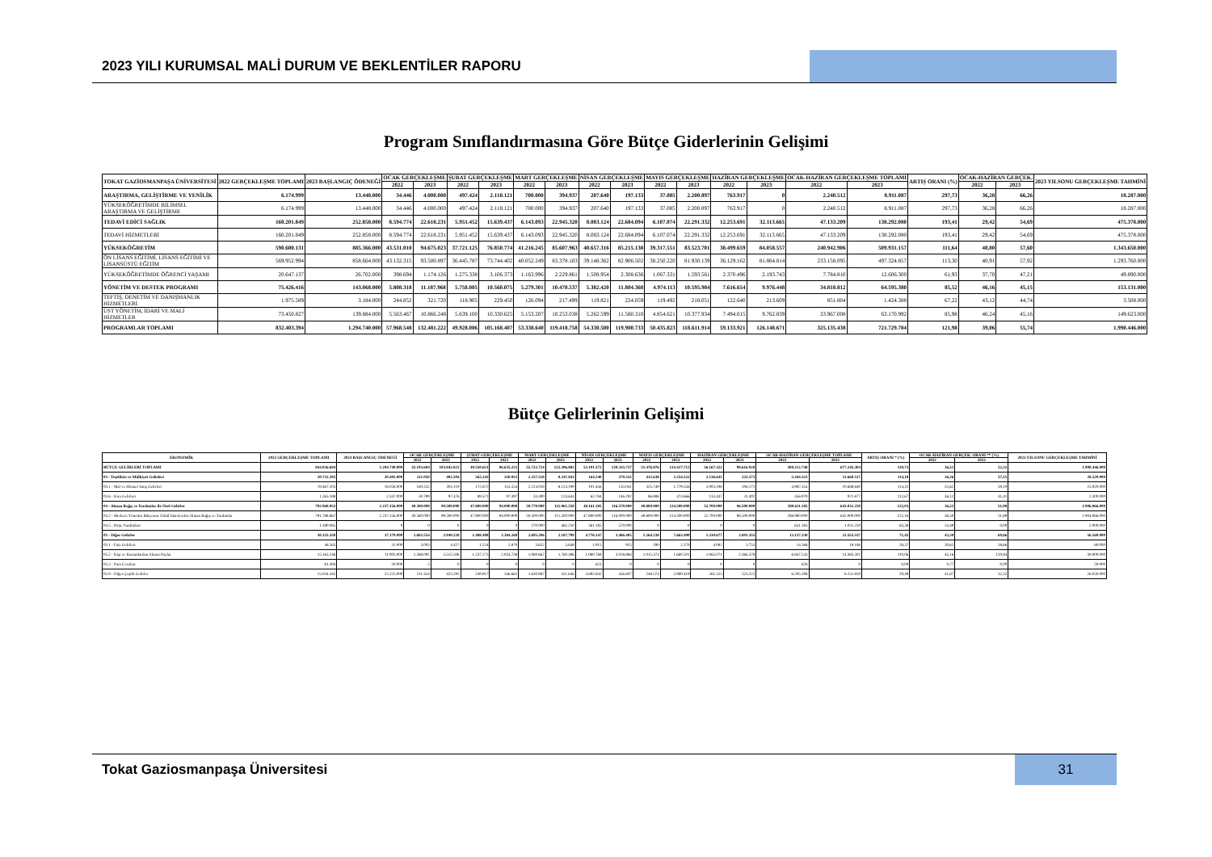2023 YILI KURUMSAL MALİ DURUM VE BEKLENTİLER RAPORU
Program Sınıflandırmasına Göre Bütçe Giderlerinin Gelişimi
| TOKAT GAZİOSMANPAŞA ÜNİVERSİTESİ | 2022 GERÇEKLEŞME TOPLAMI | 2023 BAŞLANGIÇ ÖDENEĞİ | OCAK GERÇEKLEŞME | | ŞUBAT GERÇEKLEŞME | | MART GERÇEKLEŞME | | NİSAN GERÇEKLEŞME | | MAYIS GERÇEKLEŞME | | HAZİRAN GERÇEKLEŞME | | OCAK-HAZİRAN GERÇEKLEŞME TOPLAMI | | ARTIŞ ORANI (%) | OCAK-HAZİRAN GERÇEK. | | 2023 YILSONU GERÇEKLEŞME TAHMİNİ |
| --- | --- | --- | --- | --- | --- | --- | --- | --- | --- | --- | --- | --- | --- | --- | --- | --- | --- | --- | --- | --- |
| | | | 2022 | 2023 | 2022 | 2023 | 2022 | 2023 | 2022 | 2023 | 2022 | 2023 | 2022 | 2023 | 2022 | 2023 | | 2022 | 2023 | |
| ARAŞTIRMA, GELİŞTİRME VE YENİLİK | 6.174.999 | 13.448.000 | 34.446 | 4.000.000 | 497.424 | 2.118.121 | 700.000 | 394.937 | 207.640 | 197.133 | 37.085 | 2.200.897 | 763.917 | 0 | 2.240.512 | 8.911.087 | 297,73 | 36,28 | 66,26 | 18.287.000 |
| YÜKSEKÖĞRETİMDE BİLİMSEL ARAŞTIRMA VE GELİŞTİRME | 6.174.999 | 13.448.000 | 34.446 | 4.000.000 | 497.424 | 2.118.121 | 700.000 | 394.937 | 207.640 | 197.133 | 37.085 | 2.200.897 | 763.917 | 0 | 2.240.512 | 8.911.087 | 297,73 | 36,28 | 66,26 | 18.287.000 |
| TEDAVİ EDİCİ SAĞLIK | 160.201.849 | 252.858.000 | 8.594.774 | 22.618.231 | 5.951.452 | 15.639.437 | 6.143.093 | 22.945.320 | 8.083.124 | 22.684.094 | 6.107.074 | 22.291.332 | 12.253.691 | 32.113.665 | 47.133.209 | 138.292.080 | 193,41 | 29,42 | 54,69 | 475.378.000 |
| TEDAVİ HİZMETLERİ | 160.201.849 | 252.858.000 | 8.594.774 | 22.618.231 | 5.951.452 | 15.639.437 | 6.143.093 | 22.945.320 | 8.083.124 | 22.684.094 | 6.107.074 | 22.291.332 | 12.253.691 | 32.113.665 | 47.133.209 | 138.292.080 | 193,41 | 29,42 | 54,69 | 475.378.000 |
| YÜKSEKÖĞRETİM | 590.600.131 | 885.366.000 | 43.531.010 | 94.675.023 | 37.721.125 | 76.850.774 | 41.216.245 | 85.607.963 | 40.657.316 | 85.215.138 | 39.317.551 | 83.523.701 | 38.499.659 | 84.058.557 | 240.942.906 | 509.931.157 | 111,64 | 40,80 | 57,60 | 1.343.650.000 |
| ÖN LİSANS EĞİTİMİ, LİSANS EĞİTİMİ VE LİSANSÜSTÜ EĞİTİM | 569.952.994 | 858.664.000 | 43.132.315 | 93.500.897 | 36.445.787 | 73.744.402 | 40.052.249 | 83.378.103 | 39.148.362 | 82.906.502 | 38.250.220 | 81.930.139 | 36.129.162 | 81.864.814 | 233.158.095 | 497.324.857 | 113,30 | 40,91 | 57,92 | 1.293.760.000 |
| YÜKSEKÖĞRETİMDE ÖĞRENCİ YAŞAMI | 20.647.137 | 26.702.000 | 398.694 | 1.174.126 | 1.275.338 | 3.106.373 | 1.163.996 | 2.229.861 | 1.508.954 | 2.308.636 | 1.067.331 | 1.593.561 | 2.370.496 | 2.193.743 | 7.784.810 | 12.606.300 | 61,93 | 37,70 | 47,21 | 49.890.000 |
| YÖNETİM VE DESTEK PROGRAMI | 75.426.416 | 143.068.000 | 5.808.318 | 11.187.968 | 5.758.005 | 10.560.075 | 5.279.301 | 10.470.537 | 5.382.420 | 11.804.368 | 4.974.113 | 10.595.984 | 7.616.654 | 9.976.448 | 34.818.812 | 64.595.380 | 85,52 | 46,16 | 45,15 | 153.131.000 |
| TEFTİŞ, DENETİM VE DANIŞMANLIK HİZMETLERİ | 1.975.589 | 3.184.000 | 244.852 | 321.720 | 118.905 | 229.450 | 126.094 | 217.499 | 119.821 | 224.059 | 119.492 | 218.051 | 122.640 | 213.609 | 851.804 | 1.424.388 | 67,22 | 43,12 | 44,74 | 3.508.000 |
| ÜST YÖNETİM, İDARİ VE MALİ HİZMETLER | 73.450.827 | 139.884.000 | 5.563.467 | 10.866.248 | 5.639.100 | 10.330.625 | 5.153.207 | 10.253.038 | 5.262.599 | 11.580.310 | 4.854.621 | 10.377.934 | 7.494.015 | 9.762.839 | 33.967.008 | 63.170.992 | 85,98 | 46,24 | 45,16 | 149.623.000 |
| PROGRAMLAR TOPLAMI | 832.403.394 | 1.294.740.000 | 57.968.548 | 132.481.222 | 49.928.006 | 105.168.407 | 53.338.640 | 119.418.758 | 54.330.500 | 119.900.733 | 50.435.823 | 118.611.914 | 59.133.921 | 126.148.671 | 325.135.438 | 721.729.704 | 121,98 | 39,06 | 55,74 | 1.990.446.000 |
Bütçe Gelirlerinin Gelişimi
| EKONOMİK | 2022 GERÇEKLEŞME TOPLAMI | 2023 BAŞLANGIÇ ÖDENEĞİ | OCAK GERÇEKLEŞME | | ŞUBAT GERÇEKLEŞME | | MART GERÇEKLEŞME | | NİSAN GERÇEKLEŞME | | MAYIS GERÇEKLEŞME | | HAZİRAN GERÇEKLEŞME | | OCAK-HAZİRAN GERÇEKLEŞME TOPLAMI | | ARTIŞ ORANI * (%) | OCAK-HAZİRAN GERÇEK. ORANI ** (%) | | 2023 YILSONU GERÇEKLEŞME TAHMİNİ |
| --- | --- | --- | --- | --- | --- | --- | --- | --- | --- | --- | --- | --- | --- | --- | --- | --- | --- | --- | --- | --- |
| | | | 2022 | 2023 | 2022 | 2023 | 2022 | 2023 | 2022 | 2023 | 2022 | 2023 | 2022 | 2023 | 2022 | 2023 | | 2022 | 2023 | |
| BÜTÇE GELİRLERİ TOPLAMI | 844.026.694 | 1.294.740.000 | 42.193.604 | 103.842.823 | 49.550.651 | 96.635.221 | 55.722.724 | 122.396.883 | 53.101.572 | 120.335.737 | 51.476.876 | 134.417.712 | 56.167.322 | 99.616.928 | 308.212.748 | 677.245.304 | 119,73 | 36,52 | 52,31 | 1.990.446.000 |
| 03 - Teşebbüs ve Mülkiyet Gelirleri | 20.732.392 | 20.405.000 | 211.050 | 402.594 | 262.243 | 250.951 | 2.257.518 | 8.247.843 | 164.240 | 279.332 | 412.638 | 2.254.222 | 2.136.645 | 225.573 | 5.444.333 | 11.660.517 | 114,18 | 26,26 | 57,15 | 28.220.000 |
| 03.1 - Mal ve Hizmet Satış Gelirleri | 19.467.205 | 18.058.000 | 160.252 | 305.119 | 172.672 | 153.554 | 2.224.028 | 8.123.199 | 101.456 | 133.041 | 325.749 | 1.779.556 | 2.003.198 | 194.171 | 4.987.354 | 10.688.640 | 114,31 | 25,62 | 59,19 | 25.920.000 |
| 03.6 - Kira Gelirleri | 1.265.188 | 2.347.000 | 50.799 | 97.476 | 89.571 | 97.397 | 33.490 | 124.644 | 62.784 | 146.292 | 86.888 | 474.666 | 133.447 | 31.402 | 456.979 | 971.877 | 112,67 | 36,12 | 41,41 | 2.300.000 |
| 04 - Alınan Bağış ve Yardımlar ile Özel Gelirler | 792.968.952 | 1.237.156.000 | 40.380.000 | 99.500.000 | 47.800.000 | 94.000.000 | 50.770.000 | 111.961.250 | 48.161.185 | 116.570.000 | 49.800.000 | 124.500.000 | 52.700.000 | 96.500.000 | 289.611.185 | 643.031.250 | 122,03 | 36,52 | 51,98 | 1.906.066.000 |
| 04.2 - Merkezi Yönetim Bütçesine Dahil İdarelerden Alınan Bağış ve Yardımlar | 791.788.867 | 1.237.156.000 | 40.380.000 | 99.500.000 | 47.800.000 | 94.000.000 | 50.500.000 | 111.500.000 | 47.800.000 | 116.000.000 | 49.800.000 | 124.500.000 | 52.700.000 | 96.500.000 | 288.980.000 | 642.000.000 | 122,16 | 36,50 | 51,89 | 1.904.066.000 |
| 04.5 - Proje Yardımları | 1.180.085 | 0 | 0 | 0 | 0 | 0 | 270.000 | 461.250 | 361.185 | 570.000 | 0 | 0 | 0 | 0 | 631.185 | 1.031.250 | 63,38 | 53,49 | 0,00 | 2.000.000 |
| 05 - Diğer Gelirler | 30.325.350 | 37.179.000 | 1.602.554 | 3.940.228 | 1.488.408 | 2.384.269 | 2.695.206 | 2.187.790 | 4.776.147 | 3.486.405 | 1.264.238 | 7.663.490 | 1.330.677 | 2.891.355 | 13.157.230 | 22.553.537 | 71,42 | 43,39 | 60,66 | 56.160.000 |
| 05.1 - Faiz Gelirleri | 46.265 | 31.000 | 3.003 | 4.427 | 1.224 | 2.870 | 3.652 | 5.648 | 1.915 | 915 | 290 | 2.570 | 4.082 | 1.755 | 14.166 | 18.186 | 28,37 | 30,62 | 58,66 | 60.000 |
| 05.2 - Kişi ve Kurumlardan Alınan Paylar | 15.163.246 | 11.903.000 | 1.388.091 | 3.512.506 | 1.237.273 | 2.034.738 | 1.060.667 | 1.760.496 | 1.080.768 | 3.028.884 | 1.015.374 | 1.680.501 | 1.065.071 | 2.366.378 | 6.847.243 | 14.383.502 | 110,06 | 45,16 | 120,84 | 30.000.000 |
| 05.3 - Para Cezaları | 81.394 | 20.000 | 5 | 0 | 0 | 0 | 0 | 0 | 623 | 0 | 0 | 0 | 0 | 0 | 628 | 0 | 0,00 | 0,77 | 0,00 | 50.000 |
| 05.9 - Diğer Çeşitli Gelirler | 15.034.445 | 25.225.000 | 211.454 | 423.295 | 249.917 | 346.661 | 1.630.887 | 421.646 | 3.692.842 | 456.607 | 248.574 | 5.980.419 | 261.525 | 523.222 | 6.295.198 | 8.151.850 | 29,49 | 41,87 | 32,32 | 26.050.000 |
Tokat Gaziosmanpaşa Üniversitesi
31